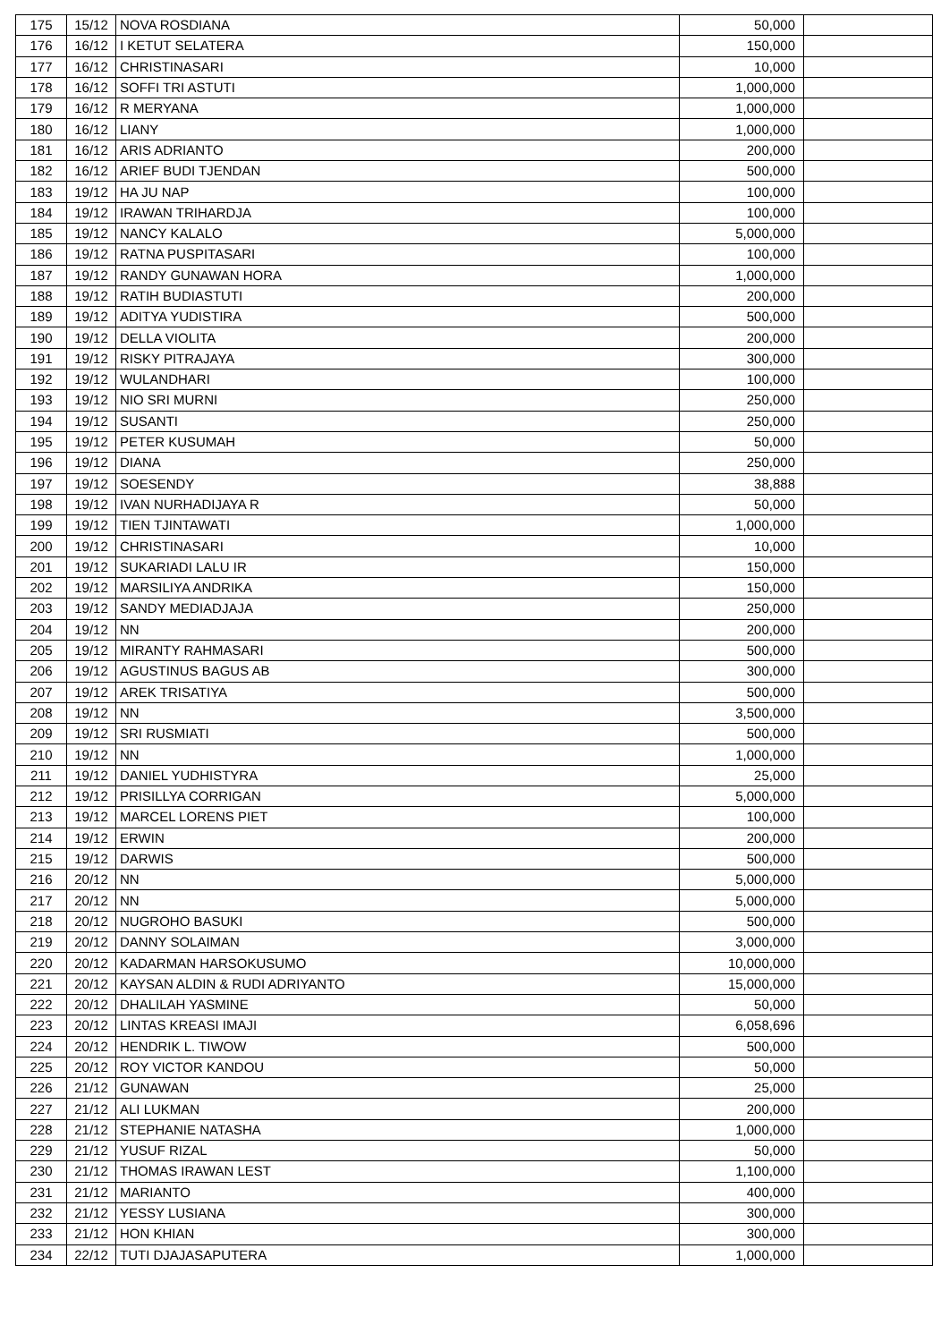| 175 | 15/12 | NOVA ROSDIANA | 50,000 | |
| 176 | 16/12 | I KETUT SELATERA | 150,000 | |
| 177 | 16/12 | CHRISTINASARI | 10,000 | |
| 178 | 16/12 | SOFFI TRI ASTUTI | 1,000,000 | |
| 179 | 16/12 | R MERYANA | 1,000,000 | |
| 180 | 16/12 | LIANY | 1,000,000 | |
| 181 | 16/12 | ARIS ADRIANTO | 200,000 | |
| 182 | 16/12 | ARIEF BUDI TJENDAN | 500,000 | |
| 183 | 19/12 | HA JU NAP | 100,000 | |
| 184 | 19/12 | IRAWAN TRIHARDJA | 100,000 | |
| 185 | 19/12 | NANCY KALALO | 5,000,000 | |
| 186 | 19/12 | RATNA PUSPITASARI | 100,000 | |
| 187 | 19/12 | RANDY GUNAWAN HORA | 1,000,000 | |
| 188 | 19/12 | RATIH BUDIASTUTI | 200,000 | |
| 189 | 19/12 | ADITYA YUDISTIRA | 500,000 | |
| 190 | 19/12 | DELLA VIOLITA | 200,000 | |
| 191 | 19/12 | RISKY PITRAJAYA | 300,000 | |
| 192 | 19/12 | WULANDHARI | 100,000 | |
| 193 | 19/12 | NIO SRI MURNI | 250,000 | |
| 194 | 19/12 | SUSANTI | 250,000 | |
| 195 | 19/12 | PETER KUSUMAH | 50,000 | |
| 196 | 19/12 | DIANA | 250,000 | |
| 197 | 19/12 | SOESENDY | 38,888 | |
| 198 | 19/12 | IVAN NURHADIJAYA R | 50,000 | |
| 199 | 19/12 | TIEN TJINTAWATI | 1,000,000 | |
| 200 | 19/12 | CHRISTINASARI | 10,000 | |
| 201 | 19/12 | SUKARIADI LALU IR | 150,000 | |
| 202 | 19/12 | MARSILIYA ANDRIKA | 150,000 | |
| 203 | 19/12 | SANDY MEDIADJAJA | 250,000 | |
| 204 | 19/12 | NN | 200,000 | |
| 205 | 19/12 | MIRANTY RAHMASARI | 500,000 | |
| 206 | 19/12 | AGUSTINUS BAGUS AB | 300,000 | |
| 207 | 19/12 | AREK TRISATIYA | 500,000 | |
| 208 | 19/12 | NN | 3,500,000 | |
| 209 | 19/12 | SRI RUSMIATI | 500,000 | |
| 210 | 19/12 | NN | 1,000,000 | |
| 211 | 19/12 | DANIEL YUDHISTYRA | 25,000 | |
| 212 | 19/12 | PRISILLYA CORRIGAN | 5,000,000 | |
| 213 | 19/12 | MARCEL LORENS PIET | 100,000 | |
| 214 | 19/12 | ERWIN | 200,000 | |
| 215 | 19/12 | DARWIS | 500,000 | |
| 216 | 20/12 | NN | 5,000,000 | |
| 217 | 20/12 | NN | 5,000,000 | |
| 218 | 20/12 | NUGROHO BASUKI | 500,000 | |
| 219 | 20/12 | DANNY SOLAIMAN | 3,000,000 | |
| 220 | 20/12 | KADARMAN HARSOKUSUMO | 10,000,000 | |
| 221 | 20/12 | KAYSAN ALDIN & RUDI ADRIYANTO | 15,000,000 | |
| 222 | 20/12 | DHALILAH YASMINE | 50,000 | |
| 223 | 20/12 | LINTAS KREASI IMAJI | 6,058,696 | |
| 224 | 20/12 | HENDRIK L. TIWOW | 500,000 | |
| 225 | 20/12 | ROY VICTOR KANDOU | 50,000 | |
| 226 | 21/12 | GUNAWAN | 25,000 | |
| 227 | 21/12 | ALI LUKMAN | 200,000 | |
| 228 | 21/12 | STEPHANIE NATASHA | 1,000,000 | |
| 229 | 21/12 | YUSUF RIZAL | 50,000 | |
| 230 | 21/12 | THOMAS IRAWAN LEST | 1,100,000 | |
| 231 | 21/12 | MARIANTO | 400,000 | |
| 232 | 21/12 | YESSY LUSIANA | 300,000 | |
| 233 | 21/12 | HON KHIAN | 300,000 | |
| 234 | 22/12 | TUTI DJAJASAPUTERA | 1,000,000 | |